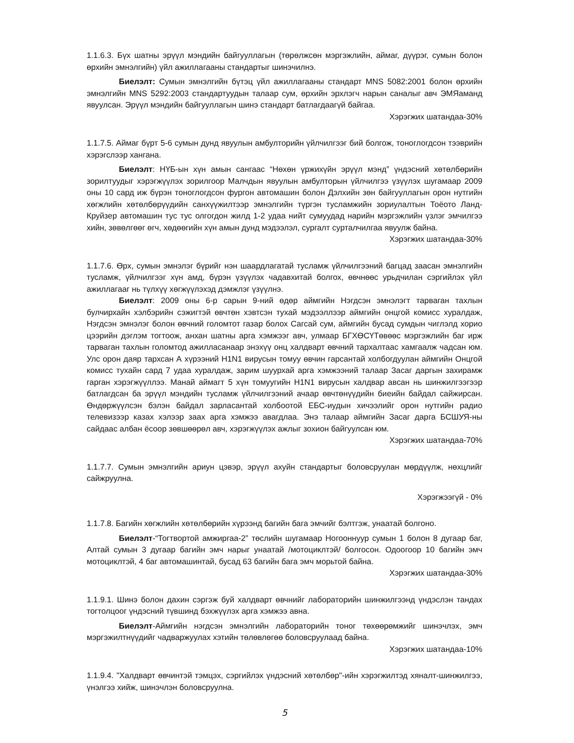1.1.6.3. Бүх шатны эрүүл мэндийн байгууллагын (төрөлжсөн мэргэжлийн, аймаг, дүүрэг, сумын болон өрхийн эмнэлгийн) үйл ажиллагааны стандартыг шинэчилнэ.
Биелэлт: Сумын эмнэлгийн бүтэц үйл ажиллагааны стандарт MNS 5082:2001 болон өрхийн эмнэлгийн MNS 5292:2003 стандартуудын талаар сум, өрхийн эрхлэгч нарын саналыг авч ЭМЯаманд явуулсан. Эрүүл мэндийн байгууллагын шинэ стандарт батлагдаагүй байгаа.
Хэрэгжих шатандаа-30%
1.1.7.5. Аймаг бүрт 5-6 сумын дунд явуулын амбулторийн үйлчилгээг бий болгож, тоноглогдсон тээврийн хэрэгслээр хангана.
Биелэлт: НҮБ-ын хүн амын сангаас “Нөхөн үржихүйн эрүүл мэнд” үндэсний хөтөлбөрийн зорилтуудыг хэрэгжүүлэх зорилгоор Малчдын явуулын амбулторын үйлчилгээ үзүүлэх шугамаар 2009 оны 10 сард иж бүрэн тоноглогдсон фургон автомашин болон Дэлхийн зөн байгууллагын орон нутгийн хөгжлийн хөтөлбөрүүдийн санхүүжилтээр эмнэлгийн түргэн тусламжийн зориулалтын Тоёото Ланд-Круйзер автомашин тус тус олгогдон жилд 1-2 удаа нийт сумуудад нарийн мэргэжлийн үзлэг эмчилгээ хийн, зөвөлгөөг өгч, хөдөөгийн хүн амын дунд мэдээлэл, сургалт сурталчилгаа явуулж байна.
Хэрэгжих шатандаа-30%
1.1.7.6. Өрх, сумын эмнэлэг бүрийг нэн шаардлагатай тусламж үйлчилгээний багцад заасан эмнэлгийн тусламж, үйлчилгээг хүн амд, бүрэн үзүүлэх чадавхитай болгох, өвчнөөс урьдчилан сэргийлэх үйл ажиллагааг нь түлхүү хөгжүүлэхэд дэмжлэг үзүүлнэ.
Биелэлт: 2009 оны 6-р сарын 9-ний өдөр аймгийн Нэгдсэн эмнэлэгт тарваган тахлын булчирхайн хэлбэрийн сэжигтэй өвчтөн хэвтсэн тухай мэдээллээр аймгийн онцгой комисс хуралдаж, Нэгдсэн эмнэлэг болон өвчний голомтот газар болох Сагсай сум, аймгийн бусад сумдын чиглэлд хорио цээрийн дэглэм тогтоож, анхан шатны арга хэмжээг авч, улмаар БГХӨСҮТөвөөс мэргэжлийн баг ирж тарваган тахлын голомтод ажилласанаар энэхүү онц халдварт өвчний тархалтаас хамгаалж чадсан юм. Улс орон даяр тархсан А хүрээний H1N1 вирусын томуу өвчин гарсантай холбогдуулан аймгийн Онцгой комисс тухайн сард 7 удаа хуралдаж, зарим шуурхай арга хэмжээний талаар Засаг даргын захирамж гарган хэрэгжүүллээ. Манай аймагт 5 хүн томуугийн H1N1 вирусын халдвар авсан нь шинжилгээгээр батлагдсан ба эрүүл мэндийн тусламж үйлчилгээний ачаар өвчтөнүүдийн биеийн байдал сайжирсан. Өндөржүүлсэн бэлэн байдал зарласантай холбоотой ЕБС-иудын хичээлийг орон нутгийн радио телевизээр казах хэлээр заах арга хэмжээ авагдлаа. Энэ талаар аймгийн Засаг дарга БСШУЯ-ны сайдаас албан ёсоор зөвшөөрөл авч, хэрэгжүүлэх ажлыг зохион байгуулсан юм.
Хэрэгжих шатандаа-70%
1.1.7.7. Сумын эмнэлгийн ариун цэвэр, эрүүл ахуйн стандартыг боловсруулан мөрдүүлж, нөхцлийг сайжруулна.
Хэрэгжээгүй - 0%
1.1.7.8. Багийн хөгжлийн хөтөлбөрийн хүрээнд багийн бага эмчийг бэлтгэж, унаатай болгоно.
Биелэлт-“Тогтвортой амжиргаа-2” төслийн шугамаар Ногооннуур сумын 1 болон 8 дугаар баг, Алтай сумын 3 дугаар багийн эмч нарыг унаатай /мотоциклтэй/ болгосон. Одоогоор 10 багийн эмч мотоциклтэй, 4 баг автомашинтай, бусад 63 багийн бага эмч морьтой байна.
Хэрэгжих шатандаа-30%
1.1.9.1. Шинэ болон дахин сэргэж буй халдварт өвчнийг лабораторийн шинжилгээнд үндэслэн тандах тогтолцоог үндэсний түвшинд бэхжүүлэх арга хэмжээ авна.
Биелэлт-Аймгийн нэгдсэн эмнэлгийн лабораторийн тоног төхөөрөмжийг шинэчлэх, эмч мэргэжилтнүүдийг чадваржуулах хэтийн төлөвлөгөө боловсруулаад байна.
Хэрэгжих шатандаа-10%
1.1.9.4. "Халдварт өвчинтэй тэмцэх, сэргийлэх үндэсний хөтөлбөр"-ийн хэрэгжилтэд хяналт-шинжилгээ, үнэлгээ хийж, шинэчлэн боловсруулна.
5